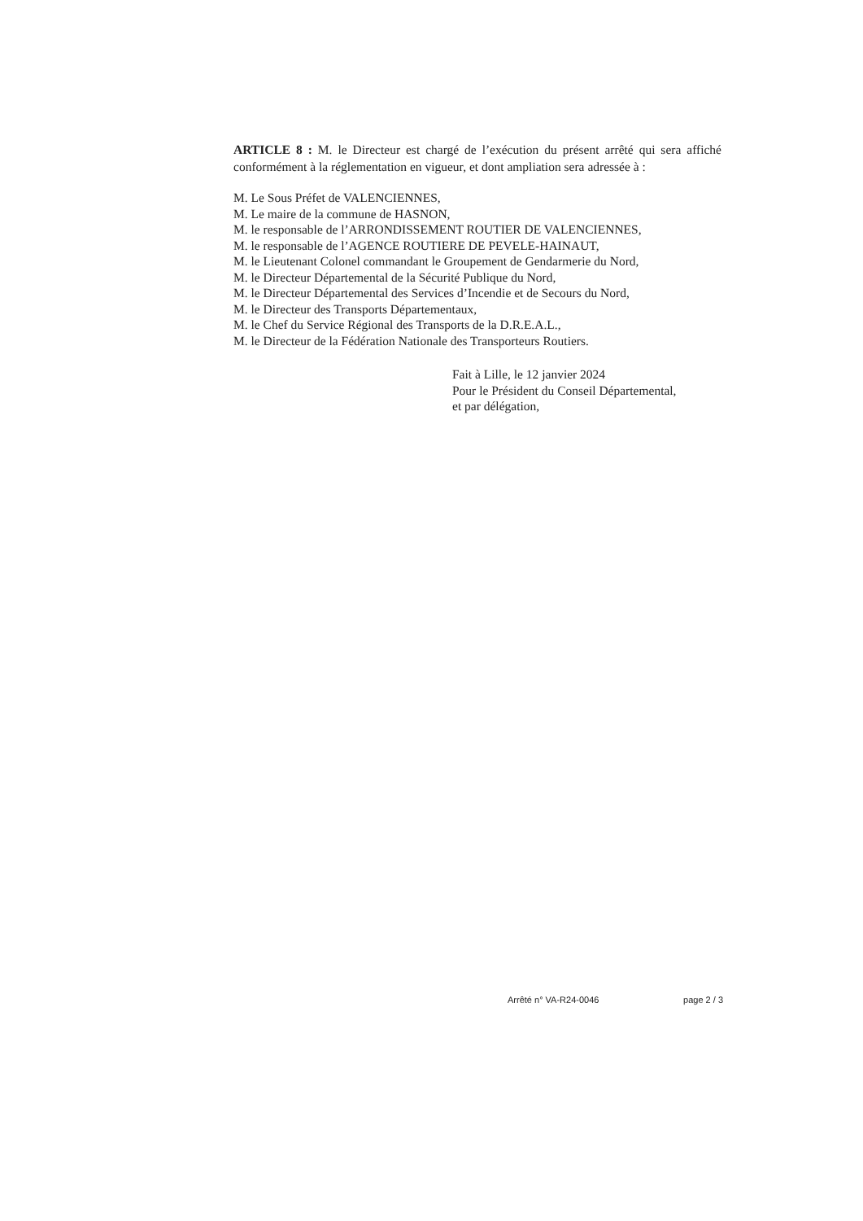ARTICLE 8 : M. le Directeur est chargé de l’exécution du présent arrêté qui sera affiché conformément à la réglementation en vigueur, et dont ampliation sera adressée à :
M. Le Sous Préfet de VALENCIENNES,
M. Le maire de la commune de HASNON,
M. le responsable de l’ARRONDISSEMENT ROUTIER DE VALENCIENNES,
M. le responsable de l’AGENCE ROUTIERE DE PEVELE-HAINAUT,
M. le Lieutenant Colonel commandant le Groupement de Gendarmerie du Nord,
M. le Directeur Départemental de la Sécurité Publique du Nord,
M. le Directeur Départemental des Services d’Incendie et de Secours du Nord,
M. le Directeur des Transports Départementaux,
M. le Chef du Service Régional des Transports de la D.R.E.A.L.,
M. le Directeur de la Fédération Nationale des Transporteurs Routiers.
Fait à Lille, le 12 janvier 2024
Pour le Président du Conseil Départemental,
et par délégation,
Arrêté n° VA-R24-0046 page 2 / 3